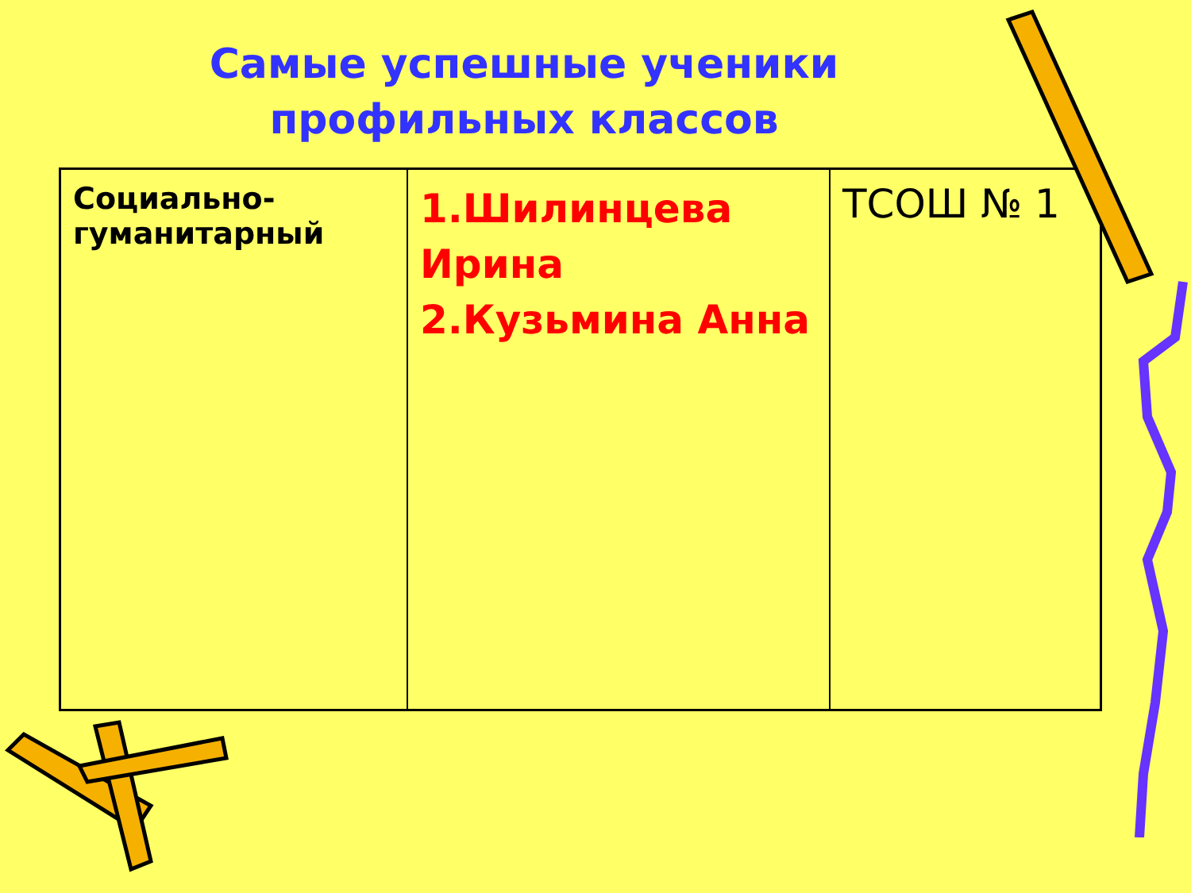Самые успешные ученики
профильных классов
| Социально-гуманитарный | 1.Шилинцева Ирина 2.Кузьмина Анна | ТСОШ № 1 |